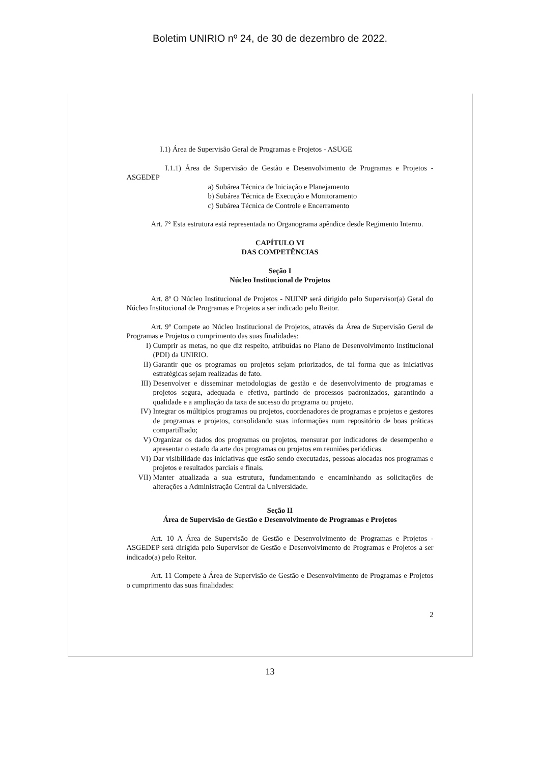Boletim UNIRIO nº 24, de 30 de dezembro de 2022.
I.1) Área de Supervisão Geral de Programas e Projetos - ASUGE
I.1.1) Área de Supervisão de Gestão e Desenvolvimento de Programas e Projetos - ASGEDEP
a) Subárea Técnica de Iniciação e Planejamento
b) Subárea Técnica de Execução e Monitoramento
c) Subárea Técnica de Controle e Encerramento
Art. 7° Esta estrutura está representada no Organograma apêndice desde Regimento Interno.
CAPÍTULO VI
DAS COMPETÊNCIAS
Seção I
Núcleo Institucional de Projetos
Art. 8º O Núcleo Institucional de Projetos - NUINP será dirigido pelo Supervisor(a) Geral do Núcleo Institucional de Programas e Projetos a ser indicado pelo Reitor.
Art. 9º Compete ao Núcleo Institucional de Projetos, através da Área de Supervisão Geral de Programas e Projetos o cumprimento das suas finalidades:
I) Cumprir as metas, no que diz respeito, atribuídas no Plano de Desenvolvimento Institucional (PDI) da UNIRIO.
II) Garantir que os programas ou projetos sejam priorizados, de tal forma que as iniciativas estratégicas sejam realizadas de fato.
III) Desenvolver e disseminar metodologias de gestão e de desenvolvimento de programas e projetos segura, adequada e efetiva, partindo de processos padronizados, garantindo a qualidade e a ampliação da taxa de sucesso do programa ou projeto.
IV) Integrar os múltiplos programas ou projetos, coordenadores de programas e projetos e gestores de programas e projetos, consolidando suas informações num repositório de boas práticas compartilhado;
V) Organizar os dados dos programas ou projetos, mensurar por indicadores de desempenho e apresentar o estado da arte dos programas ou projetos em reuniões periódicas.
VI) Dar visibilidade das iniciativas que estão sendo executadas, pessoas alocadas nos programas e projetos e resultados parciais e finais.
VII) Manter atualizada a sua estrutura, fundamentando e encaminhando as solicitações de alterações a Administração Central da Universidade.
Seção II
Área de Supervisão de Gestão e Desenvolvimento de Programas e Projetos
Art. 10 A Área de Supervisão de Gestão e Desenvolvimento de Programas e Projetos - ASGEDEP será dirigida pelo Supervisor de Gestão e Desenvolvimento de Programas e Projetos a ser indicado(a) pelo Reitor.
Art. 11 Compete à Área de Supervisão de Gestão e Desenvolvimento de Programas e Projetos o cumprimento das suas finalidades:
2
13